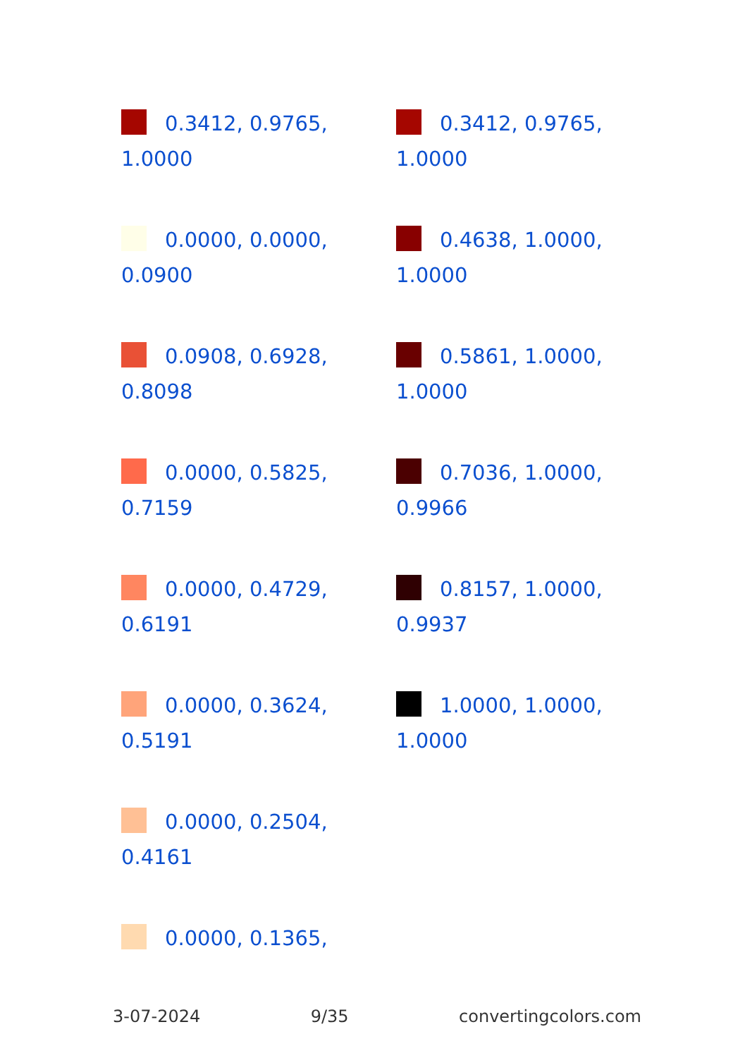0.3412, 0.9765, 1.0000
0.0000, 0.0000, 0.0900
0.0908, 0.6928, 0.8098
0.0000, 0.5825, 0.7159
0.0000, 0.4729, 0.6191
0.0000, 0.3624, 0.5191
0.0000, 0.2504, 0.4161
0.0000, 0.1365,
0.3412, 0.9765, 1.0000
0.4638, 1.0000, 1.0000
0.5861, 1.0000, 1.0000
0.7036, 1.0000, 0.9966
0.8157, 1.0000, 0.9937
1.0000, 1.0000, 1.0000
3-07-2024 9/35 convertingcolors.com